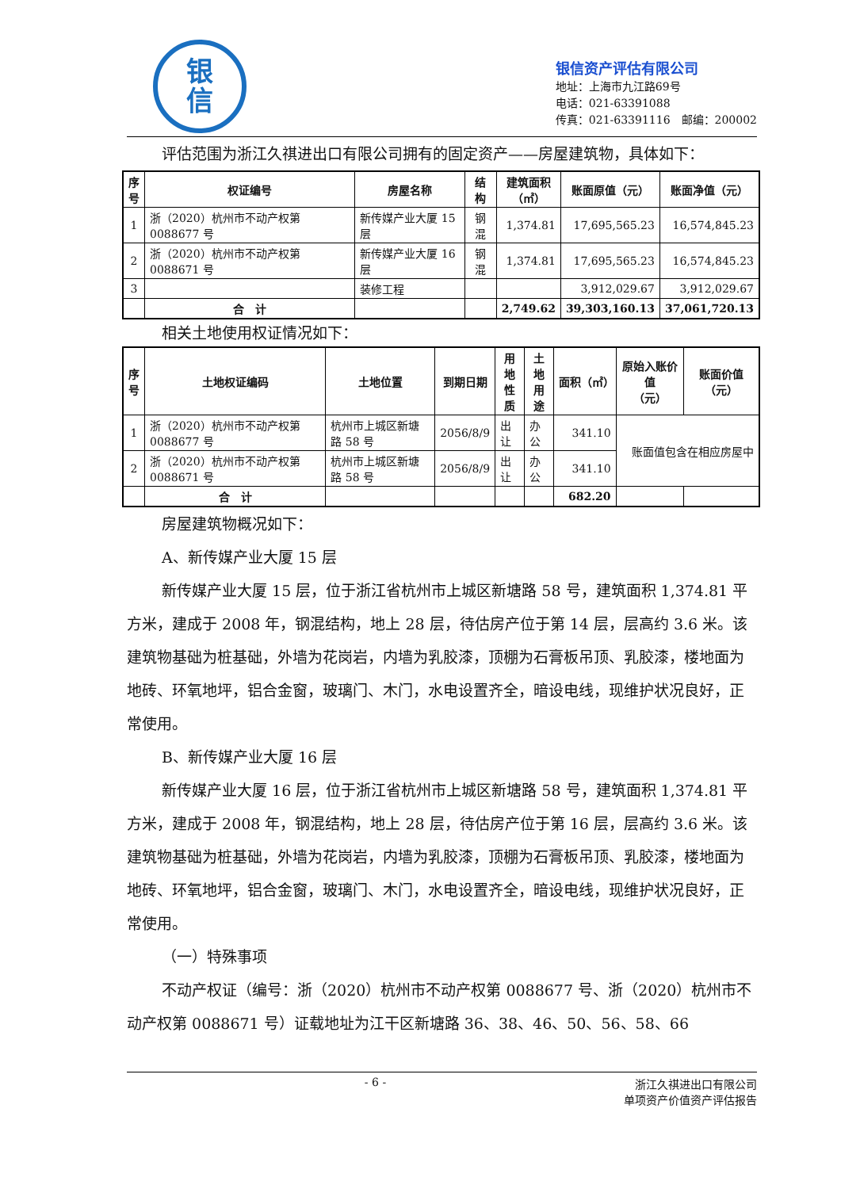银
信
银信资产评估有限公司
地址：上海市九江路69号
电话：021-63391088
传真：021-63391116　邮编：200002
评估范围为浙江久祺进出口有限公司拥有的固定资产——房屋建筑物，具体如下：
| 序 号 | 权证编号 | 房屋名称 | 结构 | 建筑面积 （㎡） | 账面原值（元） | 账面净值（元） |
| --- | --- | --- | --- | --- | --- | --- |
| 1 | 浙（2020）杭州市不动产权第 0088677 号 | 新传媒产业大厦 15 层 | 钢混 | 1,374.81 | 17,695,565.23 | 16,574,845.23 |
| 2 | 浙（2020）杭州市不动产权第 0088671 号 | 新传媒产业大厦 16 层 | 钢混 | 1,374.81 | 17,695,565.23 | 16,574,845.23 |
| 3 | | 装修工程 | | | 3,912,029.67 | 3,912,029.67 |
| | 合 计 | | | 2,749.62 | 39,303,160.13 | 37,061,720.13 |
相关土地使用权证情况如下：
| 序 号 | 土地权证编码 | 土地位置 | 到期日期 | 用 地 性 质 | 土 地 用 途 | 面积（㎡） | 原始入账价值 （元） | 账面价值（元） |
| --- | --- | --- | --- | --- | --- | --- | --- | --- |
| 1 | 浙（2020）杭州市不动产权第 0088677 号 | 杭州市上城区新塘路 58 号 | 2056/8/9 | 出让 | 办公 | 341.10 | 账面值包含在相应房屋中 | |
| 2 | 浙（2020）杭州市不动产权第 0088671 号 | 杭州市上城区新塘路 58 号 | 2056/8/9 | 出让 | 办公 | 341.10 | | |
| | 合 计 | | | | | 682.20 | | |
房屋建筑物概况如下：
A、新传媒产业大厦 15 层
新传媒产业大厦 15 层，位于浙江省杭州市上城区新塘路 58 号，建筑面积 1,374.81 平方米，建成于 2008 年，钢混结构，地上 28 层，待估房产位于第 14 层，层高约 3.6 米。该建筑物基础为桩基础，外墙为花岗岩，内墙为乳胶漆，顶棚为石膏板吊顶、乳胶漆，楼地面为地砖、环氧地坪，铝合金窗，玻璃门、木门，水电设置齐全，暗设电线，现维护状况良好，正常使用。
B、新传媒产业大厦 16 层
新传媒产业大厦 16 层，位于浙江省杭州市上城区新塘路 58 号，建筑面积 1,374.81 平方米，建成于 2008 年，钢混结构，地上 28 层，待估房产位于第 16 层，层高约 3.6 米。该建筑物基础为桩基础，外墙为花岗岩，内墙为乳胶漆，顶棚为石膏板吊顶、乳胶漆，楼地面为地砖、环氧地坪，铝合金窗，玻璃门、木门，水电设置齐全，暗设电线，现维护状况良好，正常使用。
（一）特殊事项
不动产权证（编号：浙（2020）杭州市不动产权第 0088677 号、浙（2020）杭州市不动产权第 0088671 号）证载地址为江干区新塘路 36、38、46、50、56、58、66
- 6 - 浙江久祺进出口有限公司
单项资产价值资产评估报告